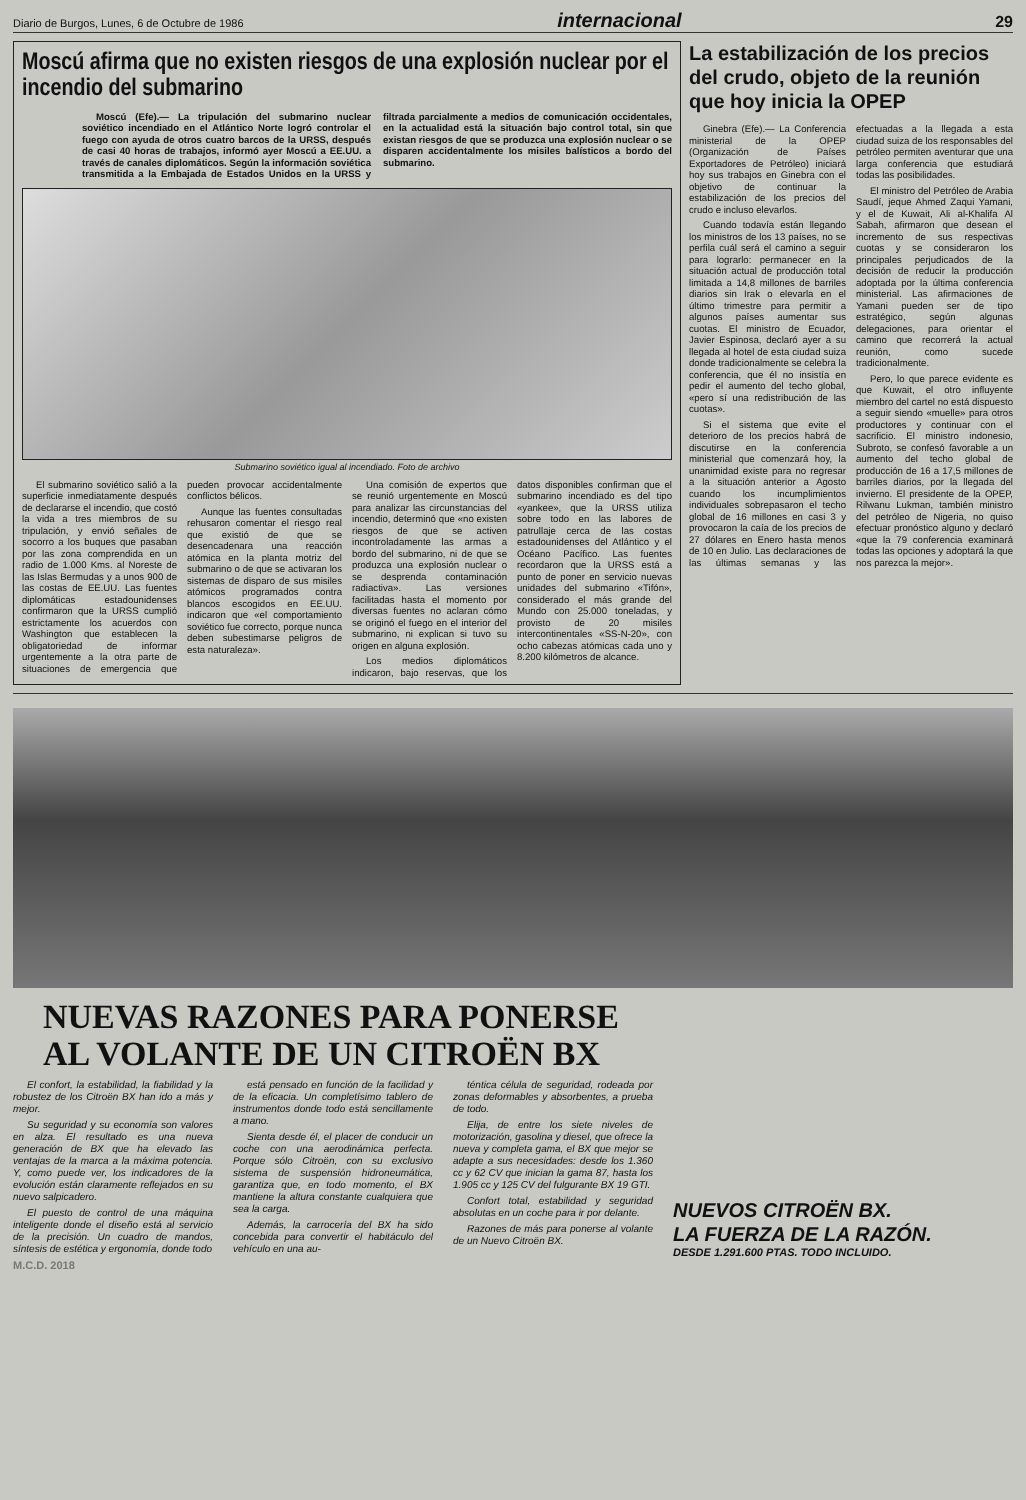Diario de Burgos, Lunes, 6 de Octubre de 1986 internacional 29
Moscú afirma que no existen riesgos de una explosión nuclear por el incendio del submarino
Moscú (Efe).— La tripulación del submarino nuclear soviético incendiado en el Atlántico Norte logró controlar el fuego con ayuda de otros cuatro barcos de la URSS, después de casi 40 horas de trabajos, informó ayer Moscú a EE.UU. a través de canales diplomáticos. Según la información soviética transmitida a la Embajada de Estados Unidos en la URSS y filtrada parcialmente a medios de comunicación occidentales, en la actualidad está la situación bajo control total, sin que existan riesgos de que se produzca una explosión nuclear o se disparen accidentalmente los misiles balísticos a bordo del submarino.
Submarino soviético igual al incendiado. Foto de archivo
El submarino soviético salió a la superficie inmediatamente después de declararse el incendio, que costó la vida a tres miembros de su tripulación, y envió señales de socorro a los buques que pasaban por las zona comprendida en un radio de 1.000 Kms. al Noreste de las Islas Bermudas y a unos 900 de las costas de EE.UU. Las fuentes diplomáticas estadounidenses confirmaron que la URSS cumplió estrictamente los acuerdos con Washington que establecen la obligatoriedad de informar urgentemente a la otra parte de situaciones de emergencia que pueden provocar accidentalmente conflictos bélicos.
Aunque las fuentes consultadas rehusaron comentar el riesgo real que existió de que se desencadenara una reacción atómica en la planta motriz del submarino o de que se activaran los sistemas de disparo de sus misiles atómicos programados contra blancos escogidos en EE.UU. indicaron que «el comportamiento soviético fue correcto, porque nunca deben subestimarse peligros de esta naturaleza».
Una comisión de expertos que se reunió urgentemente en Moscú para analizar las circunstancias del incendio, determinó que «no existen riesgos de que se activen incontroladamente las armas a bordo del submarino, ni de que se produzca una explosión nuclear o se desprenda contaminación radiactiva». Las versiones facilitadas hasta el momento por diversas fuentes no aclaran cómo se originó el fuego en el interior del submarino, ni explican si tuvo su origen en alguna explosión.
Los medios diplomáticos indicaron, bajo reservas, que los datos disponibles confirman que el submarino incendiado es del tipo «yankee», que la URSS utiliza sobre todo en las labores de patrullaje cerca de las costas estadounidenses del Atlántico y el Océano Pacífico. Las fuentes recordaron que la URSS está a punto de poner en servicio nuevas unidades del submarino «Tifón», considerado el más grande del Mundo con 25.000 toneladas, y provisto de 20 misiles intercontinentales «SS-N-20», con ocho cabezas atómicas cada uno y 8.200 kilómetros de alcance.
La estabilización de los precios del crudo, objeto de la reunión que hoy inicia la OPEP
Ginebra (Efe).— La Conferencia ministerial de la OPEP (Organización de Países Exportadores de Petróleo) iniciará hoy sus trabajos en Ginebra con el objetivo de continuar la estabilización de los precios del crudo e incluso elevarlos.
Cuando todavía están llegando los ministros de los 13 países, no se perfila cuál será el camino a seguir para lograrlo: permanecer en la situación actual de producción total limitada a 14,8 millones de barriles diarios sin Irak o elevarla en el último trimestre para permitir a algunos países aumentar sus cuotas. El ministro de Ecuador, Javier Espinosa, declaró ayer a su llegada al hotel de esta ciudad suiza donde tradicionalmente se celebra la conferencia, que él no insistía en pedir el aumento del techo global, «pero sí una redistribución de las cuotas».
Si el sistema que evite el deterioro de los precios habrá de discutirse en la conferencia ministerial que comenzará hoy, la unanimidad existe para no regresar a la situación anterior a Agosto cuando los incumplimientos individuales sobrepasaron el techo global de 16 millones en casi 3 y provocaron la caía de los precios de 27 dólares en Enero hasta menos de 10 en Julio. Las declaraciones de las últimas semanas y las efectuadas a la llegada a esta ciudad suiza de los responsables del petróleo permiten aventurar que una larga conferencia que estudiará todas las posibilidades.
El ministro del Petróleo de Arabia Saudí, jeque Ahmed Zaqui Yamani, y el de Kuwait, Ali al-Khalifa Al Sabah, afirmaron que desean el incremento de sus respectivas cuotas y se consideraron los principales perjudicados de la decisión de reducir la producción adoptada por la última conferencia ministerial. Las afirmaciones de Yamani pueden ser de tipo estratégico, según algunas delegaciones, para orientar el camino que recorrerá la actual reunión, como sucede tradicionalmente.
Pero, lo que parece evidente es que Kuwait, el otro influyente miembro del cartel no está dispuesto a seguir siendo «muelle» para otros productores y continuar con el sacrificio. El ministro indonesio, Subroto, se confesó favorable a un aumento del techo global de producción de 16 a 17,5 millones de barriles diarios, por la llegada del invierno. El presidente de la OPEP, Rilwanu Lukman, también ministro del petróleo de Nigeria, no quiso efectuar pronóstico alguno y declaró «que la 79 conferencia examinará todas las opciones y adoptará la que nos parezca la mejor».
NUEVAS RAZONES PARA PONERSE
AL VOLANTE DE UN CITROËN BX
El confort, la estabilidad, la fiabilidad y la robustez de los Citroën BX han ido a más y mejor.
Su seguridad y su economía son valores en alza. El resultado es una nueva generación de BX que ha elevado las ventajas de la marca a la máxima potencia. Y, como puede ver, los indicadores de la evolución están claramente reflejados en su nuevo salpicadero.
El puesto de control de una máquina inteligente donde el diseño está al servicio de la precisión. Un cuadro de mandos, síntesis de estética y ergonomía, donde todo
está pensado en función de la facilidad y de la eficacia. Un completísimo tablero de instrumentos donde todo está sencillamente a mano.
Sienta desde él, el placer de conducir un coche con una aerodinámica perfecta. Porque sólo Citroën, con su exclusivo sistema de suspensión hidroneumática, garantiza que, en todo momento, el BX mantiene la altura constante cualquiera que sea la carga.
Además, la carrocería del BX ha sido concebida para convertir el habitáculo del vehículo en una au-
téntica célula de seguridad, rodeada por zonas deformables y absorbentes, a prueba de todo.
Elija, de entre los siete niveles de motorización, gasolina y diesel, que ofrece la nueva y completa gama, el BX que mejor se adapte a sus necesidades: desde los 1.360 cc y 62 CV que inician la gama 87, hasta los 1.905 cc y 125 CV del fulgurante BX 19 GTI.
Confort total, estabilidad y seguridad absolutas en un coche para ir por delante.
Razones de más para ponerse al volante de un Nuevo Citroën BX.
NUEVOS CITROËN BX.
LA FUERZA DE LA RAZÓN.
DESDE 1.291.600 PTAS. TODO INCLUIDO.
M.C.D. 2018